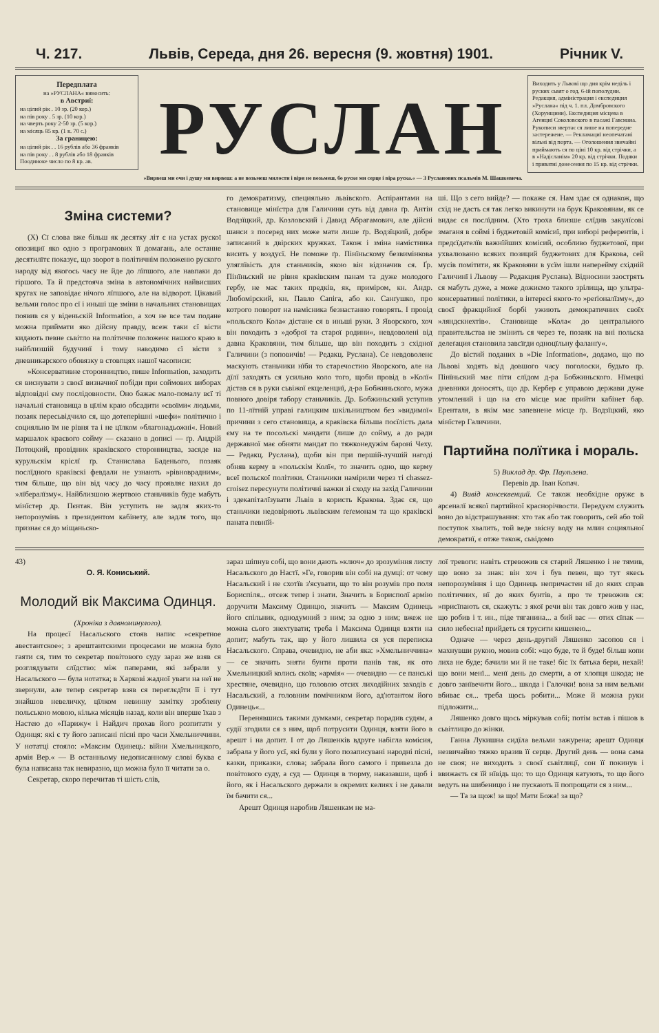Ч. 217. Львів, Середа, дня 26. вересня (9. жовтня) 1901. Річник V.
Передплата
на »РУСЛАНА« виносить:
в Австриї:
на цілий рік . 10 зр. (20 кор.)
на пів року . 5 зр. (10 кор.)
на чверть року 2·50 зр. (5 кор.)
на місяць 85 кр. (1 к. 70 с.)
За границею:
на цілий рік . . 16 рублів або 36 франків
на пів року . . 8 рублів або 18 франків
Поодиноке число по 8 кр. ав.
РУСЛАН
»Вирвеш ми очи і душу ми вирвеш: а не возьмеш милости і віри не возьмеш, бо руске ми серце і віра руска.« — З Русланових псальмів М. Шашкевича.
Виходить у Львові що дня крім неділь і руских сьвят о год. 6-ій пополудни. Редакция, адміністрация і експедиция »Руслана« під ч. 1. пл. Домбровского (Хорунщини). Експедиция місцева в Агенциї Соколовского в пасажі Гавсмана. Рукописи звертає ся лише на попередне застережене. — Рекламациї неопечатані вільні від порта. — Оголошення звичайні приймають ся по ціні 10 кр. від стрічки, а в »Надісланім« 20 кр. від стрічки. Подяки і приватні донесення по 15 кр. від стрічки.
Зміна системи?
(Х) Сї слова вже більш як десятку літ є на устах рускої опозициї яко одно з програмових її домагань, але останне десятилїтє показує, що зворот в політичнім положеню руского народу від якогось часу не йде до лїпшого, але навпаки до гіршого. Та й предстояча зміна в автономічних найвисших кругах не заповідає нічого лїпшого, але на відворот. Цікавий вельми голос про сї і иньші ще зміни в начальних становищах появив ся у віденьскій Information, а хоч не все там подане можна приймати яко дійсну правду, всеж таки сї вісти кидають певне сьвітло на політичне положенє нашого краю в найблизшій будучинї і тому наводимо сї вісти з дневникарского обовязку в стовпцях нашої часописи:
»Консервативне сторонництво, пише Information, заходить ся виснувати з своєї визначної побіди при соймових виборах відповідні єму послідовности. Оно бажає мало-помалу всї ті начальні становища в цїлім краю обсадити »своїми« людьми, позаяк пересьвідчило ся, що дотеперішні »шефи« політично і социяльно їм не рівня та і не цїлком »благонадьожні«. Новий маршалок краєвого сойму — сказано в дописі — ґр. Андрій Потоцкий, провідник краківского сторонництва, засяде на курульскім кріслї ґр. Станислава Баденього, позаяк послїдного краківскі февдали не узнають »рівноврадним«, тим більше, що він від часу до часу проявляє нахил до »лїбералїзму«. Найблизшою жертвою станьчиків буде мабуть мінїстер др. Пєнтак. Він уступить не задля яких-то непорозумінь з президентом кабінету, але задля того, що признає ся до міщаньско-
го демократизму, специяльно львівского. Аспірантами на становище мінїстра для Галичини суть від давна ґр. Антін Водзїцкий, др. Козловский і Давид Абрагамович, але дійсні шанси з посеред них може мати лише ґр. Водзїцкий, добре записаний в двірских кружках. Також і зміна намістника висить у воздусї. Не поможе ґр. Пінїньскому безвимінкова уляглївість для станьчиків, якою він відзначив ся. Ґр. Пінїньский не рівня краківским панам та дуже молодого гербу, не має таких предків, як, приміром, кн. Андр. Любомірский, кн. Павло Сапіга, або кн. Санґушко, про котрого поворот на намісника безнастанно говорять. І провід »польского Кола« дістане ся в иньші руки. З Яворского, хоч він походить з »доброї та старої родини«, невдоволені від давна Краковяни, тим більше, що він походить з східної Галичини (з поповичів! — Редакц. Руслана). Се невдоволенє маскують станьчики нїби то старечостию Яворского, але на дїлї заходять ся усильно коло того, щоби провід в »Колї« дістав ся в руки сьвіжої екцеленциї, д-ра Бобжиньского, мужа повного довіря табору станьчиків. Др. Бобжиньский уступив по 11-лїтній управі галицким шкільництвом без »видимої« причини з сего становища, а краківска більша посїлість дала єму на те посольскі мандати (лише до сойму, а до ради державної має обняти мандат по тяжконедужім бароні Чеху. — Редакц. Руслана), щоби він при першій-лучшій нагоді обняв керму в »польскім Колї«, то значить одно, що керму всеї польскої політики. Станьчики намірили через ті chassez-croisez пересунути політичні важки зі сходу на захід Галичини і здекапіталїзувати Львів в користь Кракова. Здає ся, що станьчики недовіряють львівским ґеґемонам та що краківскі паната певнїй-
ші. Що з сего вийде? — покаже ся. Нам здає ся однакож, що схід не дасть ся так легко викинути на брук Краковянам, як се видає ся послїдним. (Хто троха близше слїдив закулїсові змаганя в соймі і буджетовій комісиї, при виборі референтів, і предсїдателїв важнїйших комісий, особливо буджетової, при ухвалюваню всяких позиций буджетових для Кракова, сей мусів помітити, як Краковяни в усїм ішли наперейму східній Галичинї і Львову — Редакция Руслана). Відносини заострять ся мабуть дуже, а може дожиємо такого зрілища, що ультра-консервативні політики, в інтересі якого-то »реґіоналїзму«, до своєї фракцийної борбі ужиють демократичних своїх »ляндскнехтів«. Становище »Кола« до центрального правительства не змінить ся через те, позаяк на вні польска делеґация становила завсїгди одноцїльну фаланґу«.
До вістий поданих в »Die Information«, додамо, що по Львові ходять від довшого часу поголоски, будьто ґр. Пінїньский має піти слїдом д-ра Бобжиньского. Нїмецкі дневники доносять, що др. Кербер є управою держави дуже утомлений і що на єго місце має прийти кабінет бар. Еренталя, в якім має запевнене місце ґр. Водзїцкий, яко мінїстер Галичини.
Партийна полїтика і мораль.
5) Виклад др. Фр. Паульзена.
Перевів др. Іван Копач.
4) Вивід консеквенций. Се також необхідне оружє в арсеналї всякої партийної красноріч­вости. Передуєм служить воно до відстрашування: хто так або так говорить, сей або той поступок хвалить, той веде звісну воду на млин социяльної демократиї, є отже також, сьвідомо
43)
О. Я. Кониський.
Молодий вік Максима Одинця.
(Хроніка з давноминулого).
На процесї Насальского стояв напис »секретное авестантское«; з арештантскими процесами не можна було гаяти ся, тим то секретар повітового суду зараз же взяв ся розглядувати слїдство: між паперами, які забрали у Насальского — була нотатка; в Харкові жадної уваги на неї не звернули, але тепер секретар взяв ся переглєдїти її і тут знайшов невеличку, цїлком невинну замітку зроблену польською мовою, кілька місяців назад, коли він вперше їхав з Настею до »Парижу« і Найдич прохав його розпитати у Одинця: які є ту його записані пісні про часи Хмельниччини. У нотатці стояло: »Максим Одинець: війни Хмельницкого, армія Вер.« — В останньому недописанному слові буква є була написана так невиразно, що можна було її читати за о.
Секретар, скоро перечитав ті шість слів,
зараз шіпнув собі, що вони дають »ключ« до зрозуміння листу Насальского до Настї. »Ге, говорив він собі на думці: от чому Насальский і не схотїв з'ясувати, що то він розумів про поля Бориспiля... отсеж тепер і знати. Значить в Борисполї армію доручити Максиму Одинцю, значить — Максим Одинець його спільник, однодумний з ним; за одно з ним; вжеж не можна сього знехтувати; треба і Максима Одинця взяти на допит; мабуть так, що у його лишила ся уся переписка Насальского. Справа, очевидно, не аби яка: »Хмельниччина« — се значить зняти бунти проти панів так, як ото Хмельницкий колись скоїв; »армія« — очевидно — се панські хрестяне, очевидно, що головою отсих лиходійних заходів є Насальский, а головним помічником його, ад'ютантом його Одинець«...
Перенявшись такими думками, секретар порадив судям, а судії згодили ся з ним, щоб потрусити Одинця, взяти його в арешт і на допит. І от до Ляшенків вдруге набігла комісия, забрала у його усї, які були у його позаписувані народні пісні, казки, приказки, слова; забрала його самого і привезла до повітового суду, а суд — Одинця в тюрму, наказавши, щоб і його, як і Насальского держали в окремих келиях і не давали їм бачити ся...
Арешт Одинця наробив Ляшенкам не ма-
лої тревоги: навіть стревожив ся старий Ляшенко і не тямив, що воно за знак: він хоч і був певен, що тут якесь непорозуміння і що Одинець непричастен нї до яких справ політичних, нї до яких бунтів, а про те тревожив ся: »присїпають ся, скажуть: з якої речи він так довго жив у нас, що робив і т. ин., піде тяганина... а бий вас — отих сїпак — сило небесна! прийдеть ся трусити кишенею...
Одначе — через день-другий Ляшенко засопов ся і махнувши рукою, мовив собі: »що буде, те й буде! більш копи лиха не буде; бачили ми й не таке! біс їх батька бери, нехай! що вони менї... менї день до смерти, а от хлопця шкода; не довго занївечити його... шкода і Галочки! вона за ним вельми вбиває ся... треба щось робити... Може й можна руки підложити...
Ляшенко довго щось міркував собі; потім встав і пішов в сьвітлицю до жінки.
Ганна Лукишна сидїла вельми зажурена; арешт Одинця незвичайно тяжко вразив її серце. Другий день — вона сама не своя; не виходить з своєї сьвітлицї, сон її покинув і ввижаєть ся їй нївідь що: то що Одинця катують, то що його ведуть на шибеницю і не пускають її попрощати ся з ним...
— Та за щож! за що! Мати Божа! за що?